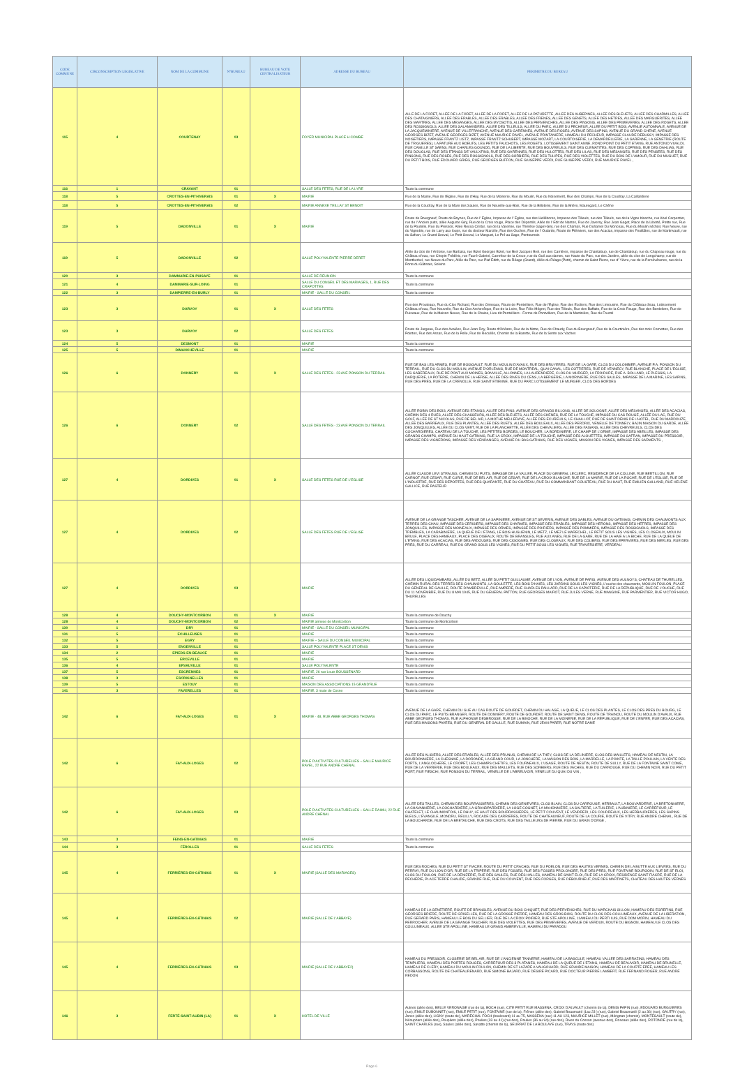| CODE COMMUNE | CIRCONSCRIPTION LEGISLATIVE | NOM DE LA COMMUNE | N°BUREAU | BUREAU DE VOTE CENTRALISATEUR | ADRESSE DU BUREAU | PERIMETRE DU BUREAU |
| --- | --- | --- | --- | --- | --- | --- |
| 115 | 4 | COURTENAY | 03 | | FOYER MUNICIPAL PLACE H COMBE | ALLE DE LA FORET, ALLEE DE LA FORET, ALLEE DE LA FORET, ALLEE DE LA PATURETTE, ALLEE DES AUBEPINES, ALLEE DES BLEUETS, ALLEE DES CHARMILLES, ALLEE DES CHATAIGNIERS, ALLEE DES ERABLES, ALLEE DES ERABLES, ALLEE DES FRENES, ALLEE DES GENETS, ALLEE DES HETRES, ALLEE DES MARGUERITES, ALLEE DES MARTRES, ALLEE DES MESANGES, ALLEE DES MYOSOTIS, ALLEE DES PERVENCHES, ALLEE DES PINSONS, ALLEE DES PRIMEVERES, ALLEE DES ROGETS, ALLEE DES ROSSIGNOLS, ALLEE DES SALAMANDRES, ALLEE DES TILLEULS, ALLEE DU PARC, ALLEE DU PECHEUR, ALLEE DU PETIT BOIS, AVENUE AUTOMNALE, AVENUE DE LA JACQUEMINIERE, AVENUE DE VILLEFRANCHE, AVENUE DES GARENNES, AVENUE DES ROSES, AVENUE DES SAPINS, AVENUE DU GRAND CHENE, AVENUE GEORGES BIZET, AVENUE GEORGES BIZET, AVENUE MAURICE RAVEL, AVENUE PRINTANIERE, HAMEAU DU PECHEUR, IMPASSE CLAUDE DEBUSSY, IMPASSE DES NOISETIERS, IMPASSE FRANTZ LISTZ, IMPASSE FRANTZ SCHUBERT, IMPASSE MOZART, LA COURTOISERIE, LA DEMARDELLERIE, LA GARENNE, LA GENETRIE (ROUTE DE TRIGUERES), LA PATURE AUX BOEUFS, LES PETITS FAUCHOTS, LES ROGETS, LOTISSEMENT SAINT ANNE, ROND POINT DU PETIT ETANG, RUE ANTONIO VIVALDI, RUE CAMILLE ST SAENS, RUE CHARLES GOUNOD, RUE DE LA LIBERTE, RUE DES BOUVREUILS, RUE DES CLEMATITES, RUE DES COPRINS, RUE DES DAHLIAS, RUE DES DOUGLAS, RUE DES ETANGS DE VAULXFINS, RUE DES GARENNES, RUE DES HULOTTES, RUE DES LILAS, RUE DES MESANGES, RUE DES PENSEES, RUE DES PINSONS, RUE DES ROSES, RUE DES ROSSIGNOLS, RUE DES SORBIERS, RUE DES TULIPES, RUE DES VIOLETTES, RUE DU BOIS DE L'AMOUR, RUE DU MUGUET, RUE DU PETIT BOIS, RUE EDOUARD GRIEG, RUE GEORGES BUFFON, RUE GIUSEPPE VERDI, RUE GUISEPPE VERDI, RUE MAURICE RAVEL , |
| 116 | 1 | CRAVANT | 01 | | SALLE DES FETES, RUE DE LA LYRE | Toute la commune |
| 118 | 5 | CROTTES-EN-PITHIVERAIS | 01 | X | MAIRIE | Rue de la Mairie, Rue de l'Eglise, Rue de d'Huy, Rue de la Moinerie, Rue du Moulin, Rue du Noisement, Rue des Champs, Rue de la Coudray, La Caillardiere |
| 118 | 5 | CROTTES-EN-PITHIVERAIS | 02 | | MAIRIE ANNEXE TEILLAY ST BENOIT | Rue de la Coudray, Rue de la Mare des Saules, Rue de Neuville-aux-Bois, Rue de la Billoterie, Rue de la Brière, Mauregard, Le Chêne |
| 119 | 5 | DADONVILLE | 01 | X | MAIRIE | Route de Bourgneuf, Route de Boynes, Rue de l' Eglise, Impasse de l' Eglise, rue des Hellébores, Impasse des Tilleuls, rue des Tilleuls, rue de la Vigne blanche, rue Abel Carpentier, rue de l' Ancien puits, allée Auguste Giry, Rue de la Croix rouge, Place des Déportés, Allée de l' Edit de Nantes, Rue de Javersy, Rue Jean Gaget, Place de la Liberté, Petite rue, Rue de la Poutelle, Rue du Pressoir, Allée Recea Cristur, rue de la Varenne, rue Thérèse Gaget-Giry, rue des Champs, Rue Duhamel Du Monceau, Rue du Moulin séchoir, Rue Neuve, rue du Vignoble, rue de Larry aux loups, rue du docteur Marcille, Rue des Ouches, Rue de l' Outarde, Route de Pithiviers, rue des Acacias, impasse des Feuillâtes, rue de Martinvault, rue du Safran, Le Grand Secval, Le Petit Secval, Le Marguet, Le Pré au Sage, Pontoumois |
| 119 | 5 | DADONVILLE | 02 | | SALLE POLYVALENTE PIERRE DERET | Allée du clos de l' Ardoise, rue Barbara, rue Bizet Georges Bizet, rue Brel Jacques Brel, rue des Carrières, impasse de Chantaloup, rue de Chantaloup, rue du Chapeau rouge, rue du Château d'eau, rue Chopin Frédéric, rue Fauré Gabriel, Carrefour de la Croue, rue du Gué aux dames, rue Haute du Parc, rue des Jardins, allée du clos de Longchamp, rue de Montberbel, rue Neuve du Parc, Allée du Parc, rue Piaf Edith, rue du Réage (Grand), Allée du Réage (Petit), chemin de Saint Pierre, rue d' Yèvre, rue de la Persévérance, rue de la Porte du Gâtinais, Solvins |
| 120 | 3 | DAMMARIE-EN-PUISAYE | 01 | | SALLE DE REUNION | Toute la commune |
| 121 | 4 | DAMMARIE-SUR-LOING | 01 | | SALLE DU CONSEIL ET DES MARIAGES, 1, RUE DES CRAPOTTES | Toute la commune |
| 122 | 3 | DAMPIERRE-EN-BURLY | 01 | | MAIRIE - SALLE DU CONSEIL | Toute la commune |
| 123 | 3 | DARVOY | 01 | X | SALLE DES FETES | Rue des Prouteaux, Rue du Clos Richard, Rue des Ormeaux, Route de Pontvilliers, Rue de l'Eglise, Rue des Ecoliers, Rue des Limousins, Rue du Château d'eau, Lotissement Château d'eau, Rue Nouvelle, Rue du Clos Archevêque, Rue de la Loire, Rue Félix Mégret, Rue des Tilleuls, Rue des Baffaits, Rue de la Croix Rouge, Rue des Bordeliers, Rue de Puiseaux, Rue de la Maison Neuve, Rue de la Chaise, Lieu dit Pontvilliers - Ferme de Pontvilliers, Rue de la Martinière, Rue du Fournil |
| 123 | 3 | DARVOY | 02 | | SALLE DES FETES | Route de Jargeau, Rue des Avalées, Rue Jean Roy, Route d'Orléans, Rue de la Motte, Rue de Chaudy, Rue du Bourgneuf, Rue de la Courtinière, Rue des trois Cornettes, Rue des Pointes, Rue des Assas, Rue de la Pelle, Rue de Recullés, Chemin de la Barette, Rue de la Sente aux Vaches |
| 124 | 5 | DESMONT | 01 | | MAIRIE | Toute la commune |
| 125 | 5 | DIMANCHEVILLE | 01 | | MAIRIE | Toute la commune |
| 126 | 6 | DONNERY | 01 | X | SALLE DES FETES - 23 AVE PONSON DU TERRAIL | RUE DE BAS LES ARMES, RUE DE BOISGAULT, RUE DU MOULIN D'AVAUX, RUE DES BRUYERES, RUE DE LA GARE, CLOS DU COLOMBIER, AVENUE P.A. PONSON DU TERRAIL, RUE DU CLOS DU MOULIN, AVENUE D'ORLEANS, RUE DE MONTREAL, QUAI CANAL, LES COTTIERES, RUE DE VENNECY, RUE BLANCHE, PLACE DE L'EGLISE, LES GABEREAUX, RUE DE PONT AUX MOINES, BONVILLE, ALLONNES, LA LAURENDIERE, CLOS DU MURGER, LA FROIDURE, RUE A. BOLLAND, LE PLESSIS, LA DARQUERIE, LA POTERIE, CHEMIN DE LA HERSE, ALLÉE DES RIVES DU CENS, LA BERGERIE, LA MORINIERE, RUE DES SAULES, IMPASSE DE LA MARINE, LES SAPINS, RUE DES PRÉS, RUE DE LA CRENOLLE, RUE SAINT ETIENNE, RUE DU PARC LOTISSEMENT LE MURGER, CLOS DES BORDES |
| 126 | 6 | DONNERY | 02 | | SALLE DES FETES - 23 AVE PONSON DU TERRAIL | ALLÉE ROBIN DES BOIS, AVENUE DES ETANGS, ALLEE DES PINS, AVENUE DES GRANDS BILLONS, ALLEE DE SOLOGNE, ALLÉE DES MÉSANGES, ALLÉE DES ACACIAS, CHEMIN DES 4 RUES, ALLÉE DES CHASSEURS, ALLÉE DES BLEUETS, ALLÉE DES CHENES, RUE DE LA TOUCHE, IMPASSE DU CAS ROUGE, ALLÉE DU LAC, RUE DU GOLF, ALLÉE DE ST NICOLAS, RUE DE BEL AIR, LA MOTHE MELLERAYE, ALLÉE DES ECUREUILS, LE CHAILLOT, RUE DE SAINT DENIS DE L'HOTEL, RUE DU MARDOUZE, ALLÉE DES BARREAUX, RUE DES PLANTES, ALLÉE DES RUETS, ALLÉE DES BOULEAUX, ALLÉE DES PERDRIX, VENELLE DE TONNELY, BAJIN MAISON DU GARDE, ALLÉE DES JONQUILLES, ALLÉE DU CLOS VERT, RUE DE LA PLANCHETTE, ALLÉE DES CHEVALIERS, ALLÉE DES FAISANS, ALLÉE DES CHEVREUILS, CLOS DES COCHARDIERES, CHATEAU DE LA TOUCHE, LES PETITES BORDES, LE BOUCHER, LA BORDINIERE, LE CHAMP DE L'ORME, IMPASSE DES ABEILLES, IMPASSE DES GRANDS CHAMPS, AVENUE DU HAUT GATINAIS, RUE LA CROIX, IMPASSE DE LA TOUCHE, IMPASSE DES ALOUETTES, IMPASSE DU SAFRAN, IMPASSE DU PRESSOIR, IMPASSE DES VIGNERONS, IMPASSE DES VENDANGES, AVENUE DU BAS GATINAIS, RUE DES VIGNES, MAISON DES VIGNES, IMPASSE DES SARMENTS , |
| 127 | 4 | DORDIVES | 01 | X | SALLE DES FETES RUE DE L'EGLISE | ALLÉE CLAUDE LEVI STRAUSS, CHEMIN DU PUITS, IMPASSE DE LA VALLEE, PLACE DU GENERAL LECLERC, RESIDENCE DE LA COLLINE, RUE BERTILLON, RUE CARNOT, RUE CESAR, RUE CURIE, RUE DE BEL AIR, RUE DE CESAR, RUE DE LA CROIX BLANCHE, RUE DE LA MAIRIE, RUE DE LA ROCHE, RUE DE L'EGLISE, RUE DE L'INDUSTRIE, RUE DES DEPORTES, RUE DES QUARANTE, RUE DU CHATEAU, RUE DU COMMANDANT COUSTEAU, RUE DU HAUT, RUE EMILIEN GALLAND, RUE HELENE GALLICE, RUE PASTEUR |
| 127 | 4 | DORDIVES | 02 | | SALLE DES FETES RUE DE L'EGLISE | AVENUE DE LA GRANGE TASCHER, AVENUE DE LA SAPINIERE, AVENUE DE ST SEVERIN, AVENUE DES SABLES, AVENUE DU GATINAIS, CHEMIN DES CHAUMONTS AUX TERRES DES CHAU, IMPASSE DES CERISIERS, IMPASSE DES CHARMES, IMPASSE DES ERABLES, IMPASSE DES HERONS, IMPASSE DES HETRES, IMPASSE DES JONQUILLES, IMPASSE DES MOINEAUX, IMPASSE DES ORMES, IMPASSE DES POIRIERS, IMPASSE DES POMMIERS, IMPASSE DES ROSSIGNOLS, IMPASSE DES TREMBLES, LA CARABINIERE, LA QUEUE DE L'ETANG, LE BOIS HUGUENIN, LE METZ, LE MEZ LE MARECHEL, LE PETIT SOUS LES VIGNES, LES CLOSEAUX, MOULIN BRULE, PLACE DES HAMEAUX, PLACE DES OISEAUX, ROUTE DE BRANSLES, RUE AUX ANES, RUE DE LA GARE, RUE DE LA HAIE A LA BICHE, RUE DE LA QUEUE DE L'ETANG, RUE DES ACACIAS, RUE DES ARDOUSES, RUE DES CIGOGNES, RUE DES CLOSEAUX, RUE DES COLIBRIS, RUE DES EPERVIERS, RUE DES MERLES, RUE DES PRES, RUE DU CARREAU, RUE DU GRAND SOUS LES VIGNES, RUE DU PETIT SOUS LES VIGNES, RUE TRAVERSIERE, VERDEAU |
| 127 | 4 | DORDIVES | 03 | | MAIRIE | ALLÉE DES LIQUIDAMBARS, ALLÉE DU BETZ, ALLÉE DU PETIT GUILLAUME, AVENUE DE LYON, AVENUE DE PARIS, AVENUE DES AULNOYS, CHATEAU DE THURELLES, CHEMIN RURAL DES TERRES DES CHAUMONTS, LA GOULETTE, LES BOIS D'HAIES, LES JARDINS SOUS LES VIGNES, L'ouche des chaumonts, MOULIN FOULON, PLACE DU GENERAL DE GAULLE, ROUTE D'AMBREVILLE, RUE AMPERE, RUE CHARLES PAILLARD, RUE DE LA CAPIOTERIE, RUE DE LA REPUBLIQUE, RUE DE L'OUCHE, RUE DU 11 NOVEMBRE, RUE DU 8 MAI 1945, RUE DU GENERAL PATTON, RUE GEORGES MAIROT, RUE JULES VERNE, RUE MANGINE, RUE PARMENTIER, RUE VICTOR HUGO, THURELLES |
| 128 | 4 | DOUCHY-MONTCORBON | 01 | X | MAIRIE | Toute la commune de Douchy |
| 128 | 4 | DOUCHY-MONTCORBON | 02 | | MAIRIE annexe de Montcorbon | Toute la commune de Montcorbon |
| 130 | 1 | DRY | 01 | | MAIRIE - SALLE DU CONSEIL MUNICIPAL | Toute la commune |
| 131 | 5 | ECHILLEUSES | 01 | | MAIRIE | Toute la commune |
| 132 | 5 | EGRY | 01 | | MAIRIE – SALLE DU CONSEIL MUNICIPAL | Toute la commune |
| 133 | 5 | ENGENVILLE | 01 | | SALLE POLYVALENTE PLACE ST DENIS | Toute la commune |
| 134 | 2 | EPIEDS-EN-BEAUCE | 01 | | MAIRIE | Toute la commune |
| 135 | 5 | ERCEVILLE | 01 | | MAIRIE | Toute la commune |
| 136 | 4 | ERVAUVILLE | 01 | | SALLE POLYVALENTE | Toute la commune |
| 137 | 5 | ESCRENNES | 01 | | MAIRIE, 26 rue Louis BOUSSENARD | Toute la commune |
| 138 | 3 | ESCRIGNELLES | 01 | | MAIRIE | Toute la commune |
| 139 | 5 | ESTOUY | 01 | | MAISON DES ASSOCIATIONS 15 GRAND'RUE | Toute la commune |
| 141 | 3 | FAVERELLES | 01 | | MAIRIE, 3 route de Cosne | Toute la commune |
| 142 | 6 | FAY-AUX-LOGES | 01 | X | MAIRIE - 48, RUE ABBE GEORGES THOMAS | AVENUE DE LA GARE, CHEMIN DU GUE AU CAS ROUTE DE GOURDET, CHEMIN DU HALAGE, LA QUEUE, LE CLOS DES PLANTES, LE CLOS DES PRES DU BOURG, LE CLOS DU PARC, LE PUITS BRANGER, ROUTE DE DONNERY, ROUTE DE GOURDET, ROUTE DE SAINT DENIS, ROUTE DE TRAINOU, ROUTE DU MOULIN D'AVAUX, RUE ABBE GEORGES THOMAS, RUE ALPHONSE DESBROSSE, RUE DE LA BINOCHE, RUE DE LA MOINERIE, RUE DE LA RÉPUBLIQUE, RUE DE L'ENFER, RUE DES ACACIAS, RUE DES MAISONS PAVEES, RUE DU GENERAL DE GAULLE, RUE DUMAIN, RUE JEAN PARER, RUE NOTRE DAME |
| 142 | 6 | FAY-AUX-LOGES | 02 | | POLE D'ACTIVITES CULTURELLES – SALLE MAURICE RAVEL, 22 RUE ANDRE CHENAL | ALLEE DES ALISIERS, ALLEE DES ERABLES, ALLEE DES PRUNUS, CHEMIN DE LA THEY, CLOS DE LA DELINIERE, CLOS DES MAILLETS, HAMEAU DE NESTIN, LA BOURDONNIERE, LA CHESNAIE, LA DORONDE, LA GRAND COUR, LA JONCHERE, LA MAISON DES BOIS, LA MARDELLE, LA POINTE, LA TAILLE POULAIN, LA VENTE DES FORTS, L'ANGLOCHERE, LE CROPET, LES CHAMPS CHETIFS, LES FOURNEAUX, L'USAGE, ROUTE DE NESTIN, ROUTE DE SULLY, RUE DE LA FONTAINE SAINT COME, RUE DE LA VERRERIE, RUE DES BOULEAUX, RUE DES MAILLETS, RUE DES SORBIERS, RUE DES VACHES, RUE DU CARROUGE, RUE DU CHEMIN NOIR, RUE DU PETIT PORT, RUE FIESCHI, RUE PONSON DU TERRAIL, VENELLE DE L'ABREUVOIR, VENELLE DU QUAI DU VIN , |
| 142 | 6 | FAY-AUX-LOGES | 03 | | POLE D'ACTIVITES CULTURELLES – SALLE RAIMU, 22 RUE ANDRE CHENAL | ALLEE DES TAILLES, CHEMIN DES BOURRASSIERES, CHEMIN DES GENIEVRES, CLOS BLAIN, CLOS DU CARROUGE, HERBAULT, LA BOUVARDERIE, LA BRETONNIERE, LA CHAVANNERIE, LA COCHARDIERE, LA GRANDPARDIERE, LA LOGE COGNET, LA MAHONNIERE, LA SALTIERE, LA TUILERIE, L'AUBINIERE, LE CARREFOUR, LE CHATELET, LE CHAUMONTOIS, LE DHUY, LE HAUT DES BOURRASSIERES, LE PETIT COUVENT, LE VENDREDI, LES COUDREAUX, LES HERBAUDIERES, LES SAPINS BLEUS, L'EVANGILE, MONDRU, REUILLY, ROCADE DES CARRIERES, ROUTE DE CHATEAUNEUF, ROUTE DE LA COURIE, ROUTE DE VITRY, RUE ANDRE CHENAL, RUE DE LA BOUCHARDE, RUE DE LA BRETAUCHE, RUE DES CROTS, RUE DES TAILLEURS DE PIERRE, RUE DU GRAIN D'ORGE , |
| 143 | 3 | FEINS-EN-GATINAIS | 01 | | MAIRIE | Toute la commune |
| 144 | 3 | FÉROLLES | 01 | | SALLE DES FETES | Toute la commune |
| 145 | 4 | FERRIÈRES-EN-GÂTINAIS | 01 | X | MAIRIE (SALLE DES MARIAGES) | RUE DES ROCHES, RUE DU PETIT ST FIACRE, ROUTE DU PETIT CRACHIS, RUE DU POELON, RUE DES HAUTES VERNES, CHEMIN DE LA BUTTE AUX LIEVRES, RUE DU PERRAY, RUE DU LION D'OR, RUE DE LA TRIPERIE, RUE DES FOSSES, RUE DES FOSSES PROLONGEE, RUE DES PRES, RUE FONTAINE BOURGOIN, RUE DE ST ELOI, CLOS DU FOULON, RUE DE LA DENIZERIE, RUE DES SAULES, RUE DES HALLES, HAMEAU DE SAINT ELOI, RUE DE LA CROIX, RESIDENCE SAINT FIACRE, RUE DE LA PECHERIE, PLACE TERRE CHAUDE, GRANDE RUE, RUE DU COUVENT, RUE DES FORGES, RUE DEBOURNEUF, RUE DES MARTINETS, CHATEAU DES HAUTES VERNES |
| 145 | 4 | FERRIÈRES-EN-GÂTINAIS | 02 | | MAIRIE (SALLE DE L'ABBAYE) | HAMEAU DE LA GENETIERE, ROUTE DE BRANSLES, AVENUE DU BOIS CHIQUET, RUE DES PERVENCHES, RUE DU MARCHAIS SILLON, HAMEAU DES EGREFINS, RUE GEORGES BRIERE, ROUTE DE GRISELLES, RUE DE LA GROSSE PIERRE, HAMEAU DES GROS BOIS, ROUTE DU CLOS DES COLLUMEAUX, AVENUE DE LA LIBERATION, RUE GERARD PARIS, HAMEAU LE BOIS DU SELLIER, RUE DE LA CROIX POIRIER, RUE STE APOLLINE, 11AMEAU DU PERTI IUIS, RUE DOM MORIN, HAMEAU DU PERROCHER, AVENUE DE LA GRANGE TASCHER, RUE DES VIOLETTES, RUE DES PRIMEVERES, AVENUE DE VERDUN, ROUTE DU BIGNON, HAMEAU LE CLOS DES COLLUMEAUX, ALLEE STE APOLLINE, HAMEAU LE GRAND AMBREVILLE, HAMEAU DU PARADOU |
| 145 | 4 | FERRIÈRES-EN-GÂTINAIS | 03 | | MAIRIE (SALLE DE L'ABBAYE2) | HAMEAU DU PRESSOIR, CLOSERIE DE BEL AIR, RUE DE L'ANCIENNE TANNERIE, HAMEAU DE LA BASCULE, HAMEAU VALLEE DES SARRAZINS, HAMEAU DES TEMPLIERS, HAMEAU DES PORTES ROUGES, CARREFOUR DES 3 PLATANES, HAMEAU DE LA QUEUE DE L'ETANG, HAMEAU DE BEAUVOIR, HAMEAU DE BRUNELLE, HAMEAU DE CLERY, HAMEAU DU MOULIN FOULON, CHEMIN DE ST LAZARE A VAUGOUARD, RUE GRANDE MAISON, HAMEAU DE LA COURTE EPEE, HAMEAU LES CORBASSONS, ROUTE DE CHATEAURENARD, RUE SIMONE BAJARD, RUE DÉSIRÉ PICARD, RUE DOCTEUR PIERRE LAMBERT, RUE FERNAND ROGER, RUE ANDRÉ REDON |
| 146 | 3 | FERTÉ-SAINT-AUBIN (LA) | 01 | X | HOTEL DE VILLE | Aulnes (allée des), BELLE VERONAISE (rue de la), BOCH (rue), CITE PETIT RUE MASSENA, CROIX D'ALVAULT (chemin de la), DENIS PAPIN (rue), EDOUARD BURGUIERES (rue), EMILE DUBONNET (rue), EMILE PETIT (rue), FONTAINE (rue de la), Frênes (allée des), Gabriel Beaumarié (1au 23 ) (rue), Gabriel Beaumarié (2 au 36) (rue), GAUTRY (rue), Joncs (allée des), LIGNY (route de), MARÉCHAL FOCH (boulevard) 11 au 75, MASSENA (rue) 11 AU 123, MAURICE MILLET (rue), Mérignan (chemin), MONTESAULT (route de), Nénuphars (allée des), Peupliers (allée des), Poulies (33 au 41) (rue des), Poulies (36 au 94) (rue des), Rives du Cosson (avenue des), Roseaux (allée des), ROTONDE (rue de la), SAINT CHARLES (rue), Saules (allée des), Savatte (chemin de la), SEURRAT DE LA BOULAYE (rue), TRAYS (route des) |
Page 6